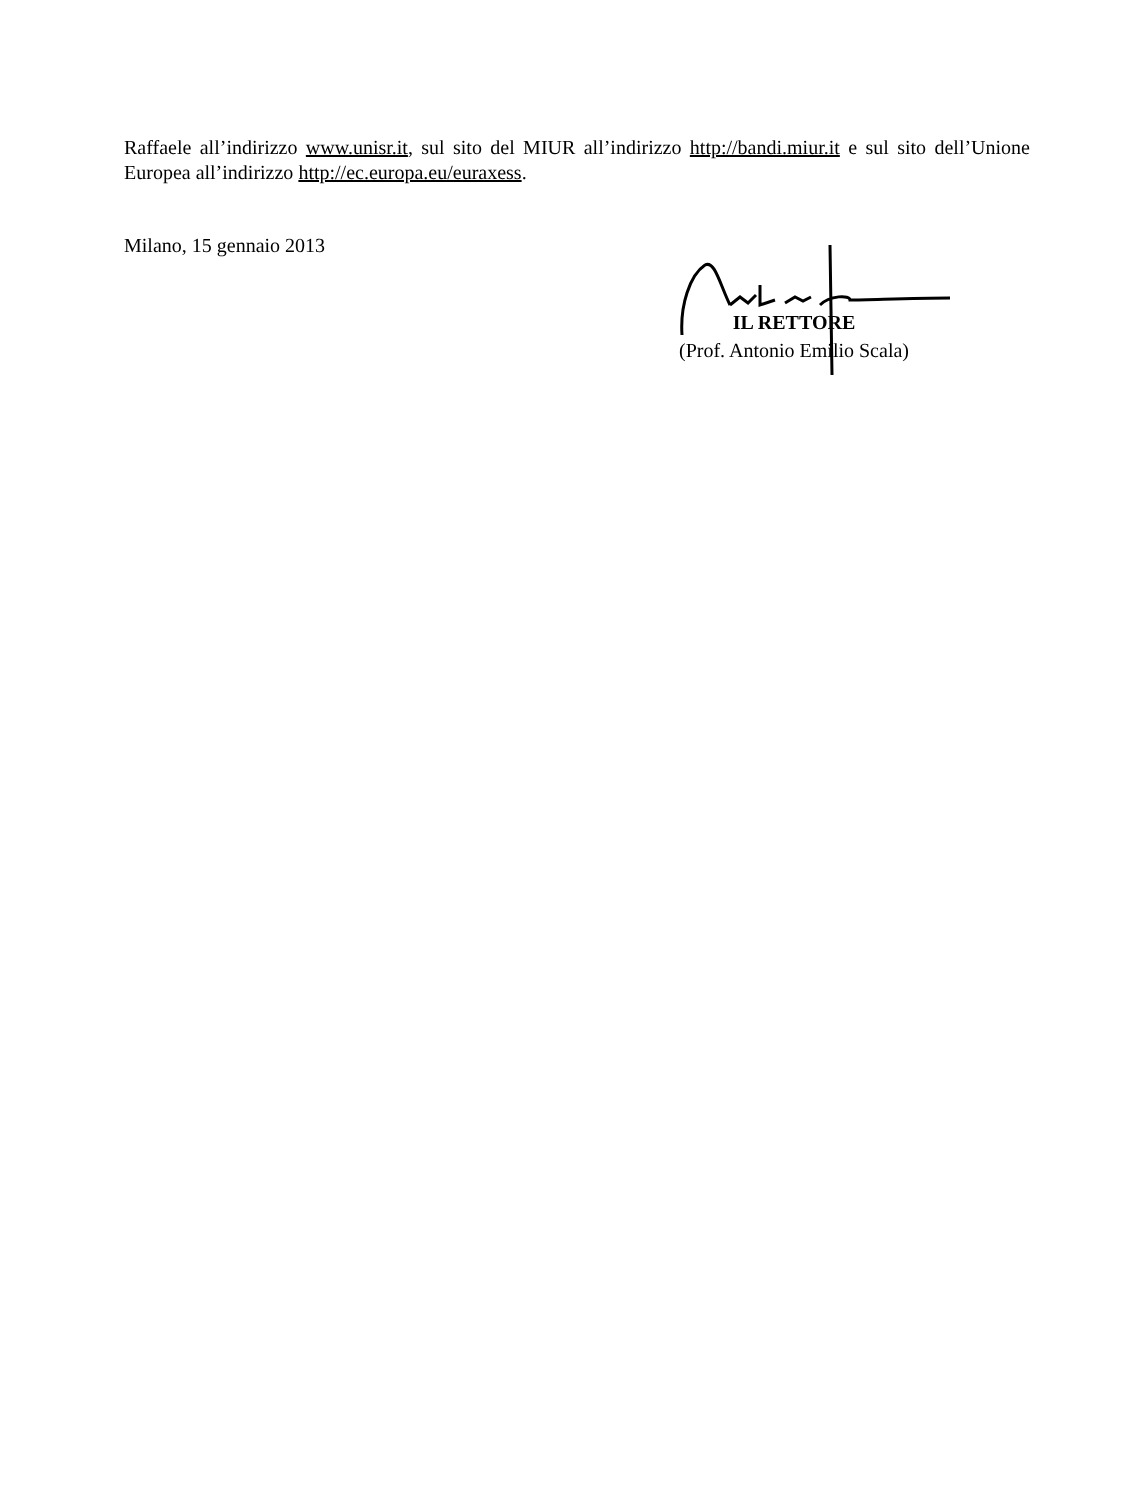Raffaele all’indirizzo www.unisr.it, sul sito del MIUR all’indirizzo http://bandi.miur.it e sul sito dell’Unione Europea all’indirizzo http://ec.europa.eu/euraxess.
Milano, 15 gennaio 2013
IL RETTORE
(Prof. Antonio Emilio Scala)